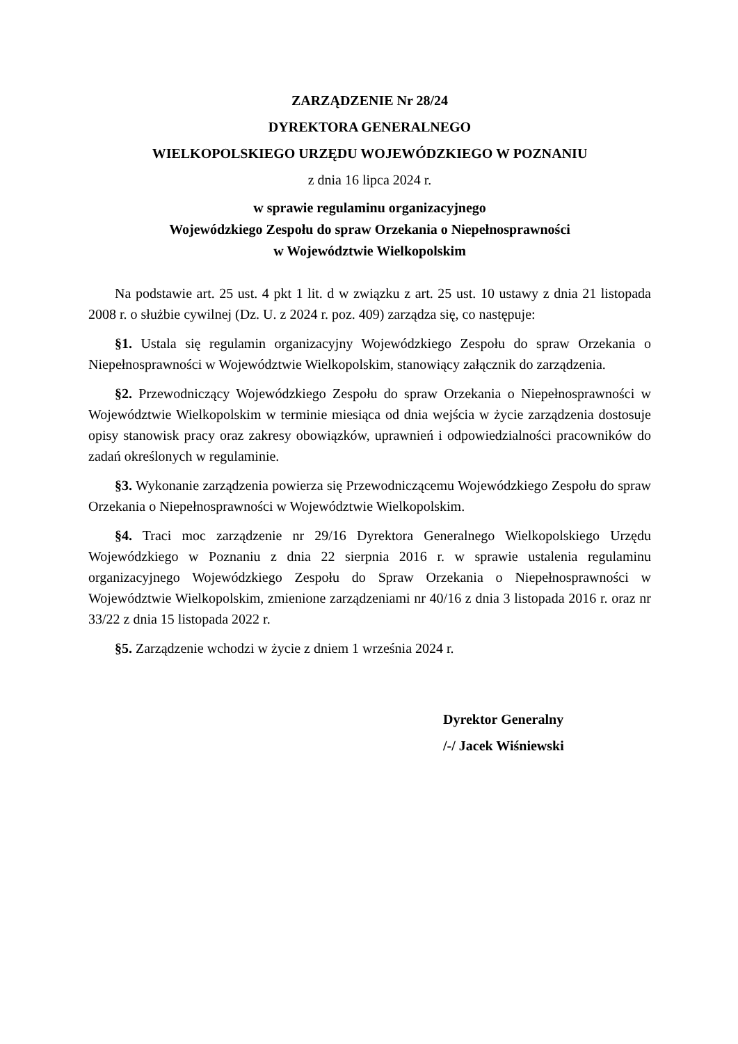ZARZĄDZENIE Nr 28/24
DYREKTORA GENERALNEGO
WIELKOPOLSKIEGO URZĘDU WOJEWÓDZKIEGO W POZNANIU
z dnia 16 lipca 2024 r.
w sprawie regulaminu organizacyjnego
Wojewódzkiego Zespołu do spraw Orzekania o Niepełnosprawności
w Województwie Wielkopolskim
Na podstawie art. 25 ust. 4 pkt 1 lit. d w związku z art. 25 ust. 10 ustawy z dnia 21 listopada 2008 r. o służbie cywilnej (Dz. U. z 2024 r. poz. 409) zarządza się, co następuje:
§1. Ustala się regulamin organizacyjny Wojewódzkiego Zespołu do spraw Orzekania o Niepełnosprawności w Województwie Wielkopolskim, stanowiący załącznik do zarządzenia.
§2. Przewodniczący Wojewódzkiego Zespołu do spraw Orzekania o Niepełnosprawności w Województwie Wielkopolskim w terminie miesiąca od dnia wejścia w życie zarządzenia dostosuje opisy stanowisk pracy oraz zakresy obowiązków, uprawnień i odpowiedzialności pracowników do zadań określonych w regulaminie.
§3. Wykonanie zarządzenia powierza się Przewodniczącemu Wojewódzkiego Zespołu do spraw Orzekania o Niepełnosprawności w Województwie Wielkopolskim.
§4. Traci moc zarządzenie nr 29/16 Dyrektora Generalnego Wielkopolskiego Urzędu Wojewódzkiego w Poznaniu z dnia 22 sierpnia 2016 r. w sprawie ustalenia regulaminu organizacyjnego Wojewódzkiego Zespołu do Spraw Orzekania o Niepełnosprawności w Województwie Wielkopolskim, zmienione zarządzeniami nr 40/16 z dnia 3 listopada 2016 r. oraz nr 33/22 z dnia 15 listopada 2022 r.
§5. Zarządzenie wchodzi w życie z dniem 1 września 2024 r.
Dyrektor Generalny
/-/ Jacek Wiśniewski